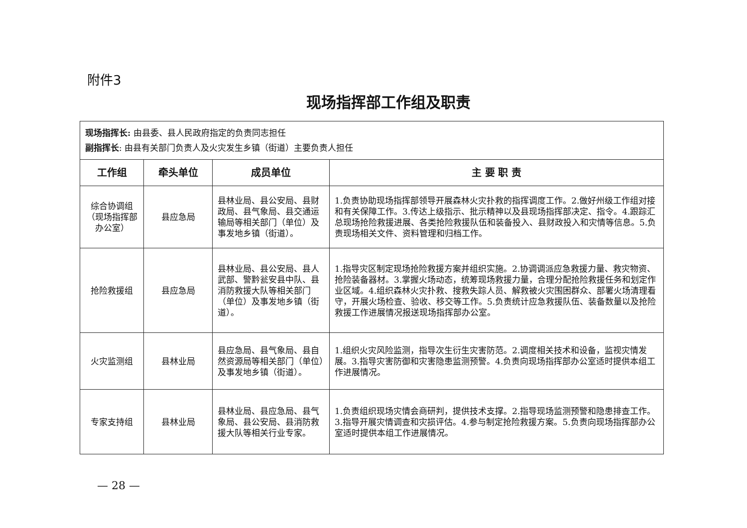附件3
现场指挥部工作组及职责
| 现场指挥长: 由县委、县人民政府指定的负责同志担任 副指挥长 : 由县有关部门负责人及火灾发生乡镇（街道）主要负责人担任 | | | |
| 工作组 | 牵头单位 | 成员单位 | 主 要 职 责 |
| 综合协调组（现场指挥部办公室） | 县应急局 | 县林业局、县公安局、县财政局、县气象局、县交通运输局等相关部门（单位）及事发地乡镇（街道）。 | 1.负责协助现场指挥部领导开展森林火灾扑救的指挥调度工作。2.做好州级工作组对接和有关保障工作。3.传达上级指示、批示精神以及县现场指挥部决定、指令。4.跟踪汇总现场抢险救援进展、各类抢险救援队伍和装备投入、县财政投入和灾情等信息。5.负责现场相关文件、资料管理和归档工作。 |
| 抢险救援组 | 县应急局 | 县林业局、县公安局、县人武部、警黔瓮安县中队、县消防救援大队等相关部门（单位）及事发地乡镇（街道）。 | 1.指导灾区制定现场抢险救援方案并组织实施。2.协调调派应急救援力量、救灾物资、抢险装备器材。3.掌握火场动态，统筹现场救援力量，合理分配抢险救援任务和划定作业区域。4.组织森林火灾扑救、搜救失踪人员、解救被火灾围困群众、部署火场清理看守，开展火场检查、验收、移交等工作。5.负责统计应急救援队伍、装备数量以及抢险救援工作进展情况报送现场指挥部办公室。 |
| 火灾监测组 | 县林业局 | 县应急局、县气象局、县自然资源局等相关部门（单位）及事发地乡镇（街道）。 | 1.组织火灾风险监测，指导次生衍生灾害防范。2.调度相关技术和设备，监视灾情发展。3.指导灾害防御和灾害隐患监测预警。4.负责向现场指挥部办公室适时提供本组工作进展情况。 |
| 专家支持组 | 县林业局 | 县林业局、县应急局、县气象局、县公安局、县消防救援大队等相关行业专家。 | 1.负责组织现场灾情会商研判，提供技术支撑。2.指导现场监测预警和隐患排查工作。3.指导开展灾情调查和灾损评估。4.参与制定抢险救援方案。5.负责向现场指挥部办公室适时提供本组工作进展情况。 |
— 28 —